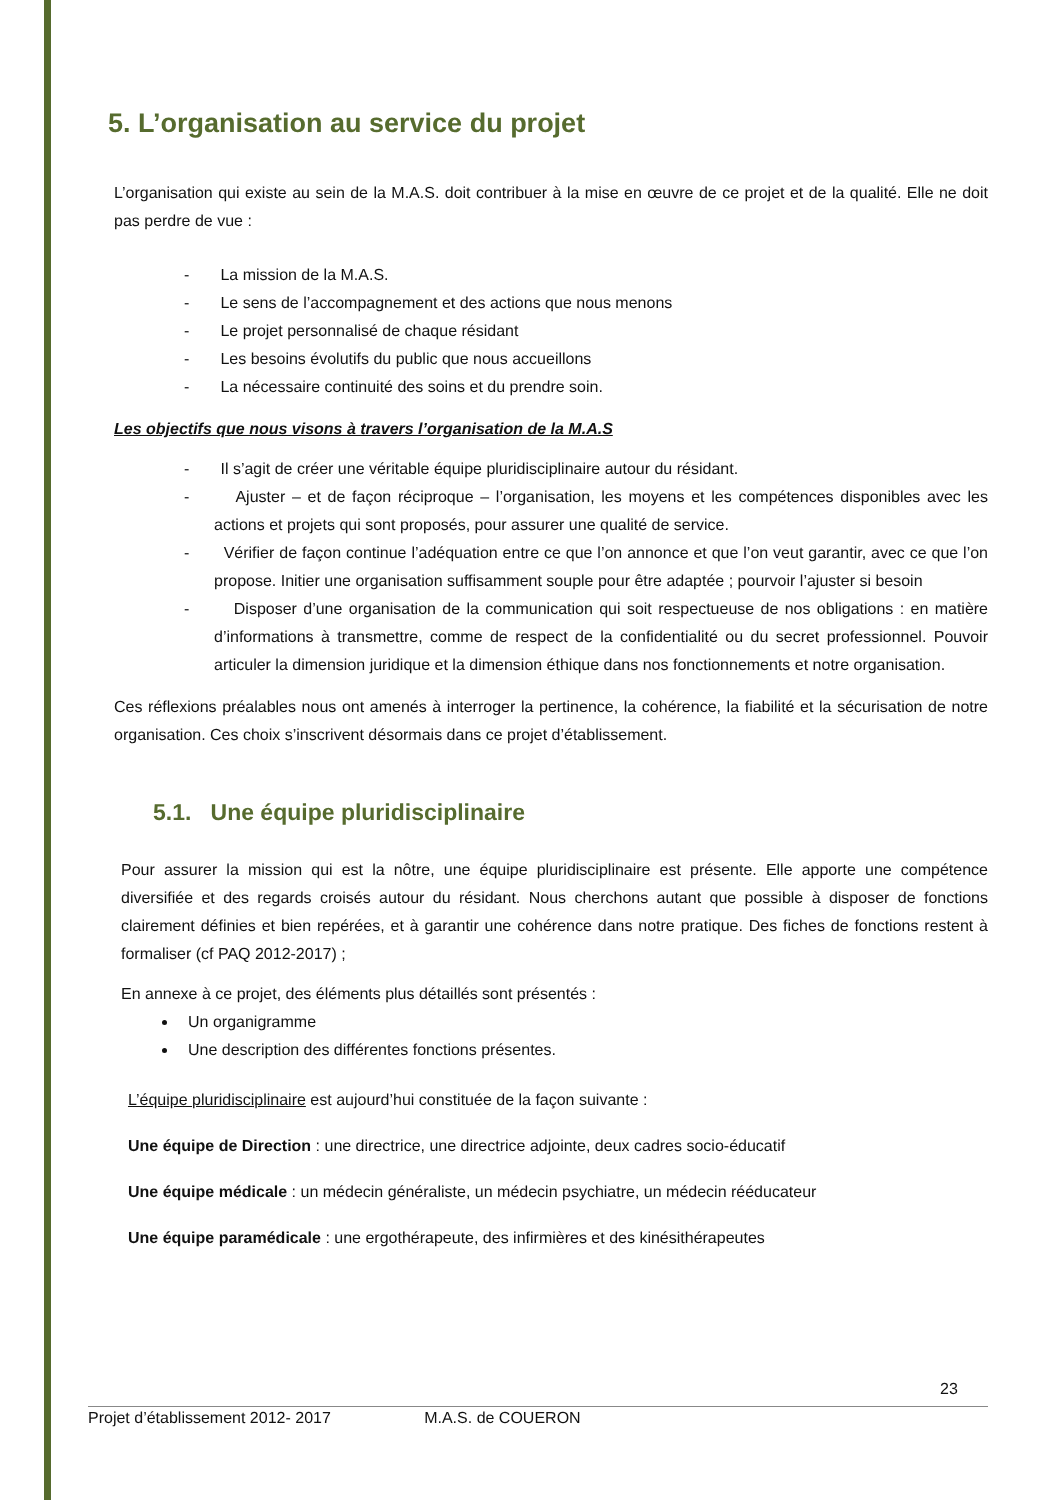5. L’organisation au service du projet
L’organisation qui existe au sein de la M.A.S. doit contribuer à la mise en œuvre de ce projet et de la qualité. Elle ne doit pas perdre de vue :
- La mission de la M.A.S.
- Le sens de l’accompagnement et des actions que nous menons
- Le projet personnalisé de chaque résidant
- Les besoins évolutifs du public que nous accueillons
- La nécessaire continuité des soins et du prendre soin.
Les objectifs que nous visons à travers l’organisation de la M.A.S
- Il s’agit de créer une véritable équipe pluridisciplinaire autour du résidant.
- Ajuster – et de façon réciproque – l’organisation, les moyens et les compétences disponibles avec les actions et projets qui sont proposés, pour assurer une qualité de service.
- Vérifier de façon continue l’adéquation entre ce que l’on annonce et que l’on veut garantir, avec ce que l’on propose. Initier une organisation suffisamment souple pour être adaptée ; pourvoir l’ajuster si besoin
- Disposer d’une organisation de la communication qui soit respectueuse de nos obligations : en matière d’informations à transmettre, comme de respect de la confidentialité ou du secret professionnel. Pouvoir articuler la dimension juridique et la dimension éthique dans nos fonctionnements et notre organisation.
Ces réflexions préalables nous ont amenés à interroger la pertinence, la cohérence, la fiabilité et la sécurisation de notre organisation. Ces choix s’inscrivent désormais dans ce projet d’établissement.
5.1. Une équipe pluridisciplinaire
Pour assurer la mission qui est la nôtre, une équipe pluridisciplinaire est présente. Elle apporte une compétence diversifiée et des regards croisés autour du résidant. Nous cherchons autant que possible à disposer de fonctions clairement définies et bien repérées, et à garantir une cohérence dans notre pratique. Des fiches de fonctions restent à formaliser (cf PAQ 2012-2017) ;
En annexe à ce projet, des éléments plus détaillés sont présentés :
Un organigramme
Une description des différentes fonctions présentes.
L’équipe pluridisciplinaire est aujourd’hui constituée de la façon suivante :
Une équipe de Direction : une directrice, une directrice adjointe, deux cadres socio-éducatif
Une équipe médicale : un médecin généraliste, un médecin psychiatre, un médecin rééducateur
Une équipe paramédicale : une ergothérapeute, des infirmières et des kinésithérapeutes
23
Projet d’établissement 2012- 2017 M.A.S. de COUERON